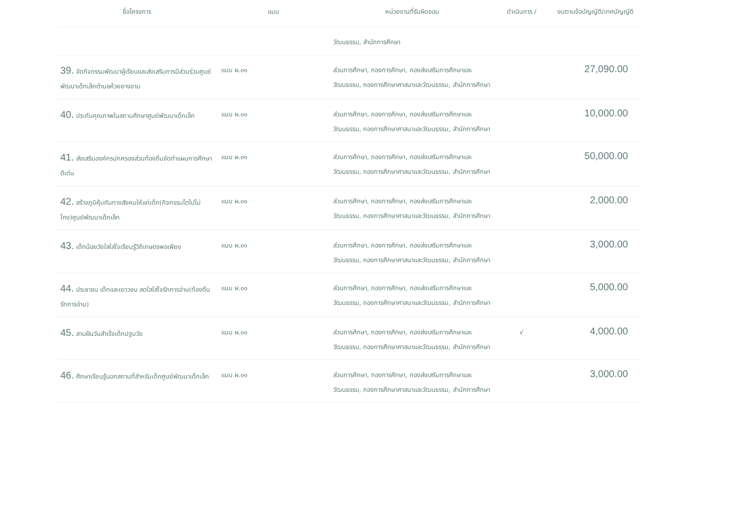| ชื่อโครงการ | แบบ | หน่วยงานที่รับผิดชอบ | ดำเนินการ / | งบตามข้อบัญญัติ/เทศบัญญัติ |
| --- | --- | --- | --- | --- |
| | | วัฒนธรรม, สำนักการศึกษา | | |
| 39. จัดกิจกรรมพัฒนาผู้เรียนและส่งเสริมการมีส่วนร่วมศูนย์พัฒนาเด็กเล็กตำบลห้วยยางขาม | แบบ ผ.๐๑ | ส่วนการศึกษา, กองการศึกษา, กองส่งเสริมการศึกษาและวัฒนธรรม, กองการศึกษาศาสนาและวัฒนธรรม, สำนักการศึกษา | | 27,090.00 |
| 40. ประกันคุณภาพในสถานศึกษาศูนย์พัฒนาเด็กเล็ก | แบบ ผ.๐๑ | ส่วนการศึกษา, กองการศึกษา, กองส่งเสริมการศึกษาและวัฒนธรรม, กองการศึกษาศาสนาและวัฒนธรรม, สำนักการศึกษา | | 10,000.00 |
| 41. ส่งเสริมองค์กรปกครองส่วนท้องถิ่นจัดทำแผนการศึกษาดีเด่น | แบบ ผ.๐๑ | ส่วนการศึกษา, กองการศึกษา, กองส่งเสริมการศึกษาและวัฒนธรรม, กองการศึกษาศาสนาและวัฒนธรรม, สำนักการศึกษา | | 50,000.00 |
| 42. สร้างภูมิคุ้มกันทางสังคมให้แก่เด็ก(กิจกรรมโตไปไม่โกง)ศูนย์พัฒนาเด็กเล็ก | แบบ ผ.๐๑ | ส่วนการศึกษา, กองการศึกษา, กองส่งเสริมการศึกษาและวัฒนธรรม, กองการศึกษาศาสนาและวัฒนธรรม, สำนักการศึกษา | | 2,000.00 |
| 43. เด็กน้อยวัยใสใส่ใจเรียนรู้วิถีเกษตรพอเพียง | แบบ ผ.๐๑ | ส่วนการศึกษา, กองการศึกษา, กองส่งเสริมการศึกษาและวัฒนธรรม, กองการศึกษาศาสนาและวัฒนธรรม, สำนักการศึกษา | | 3,000.00 |
| 44. ประชาชน เด็กและเยาวชน สดใสใส่ใจรักการอ่าน(ท้องถิ่น รักการอ่าน) | แบบ ผ.๐๑ | ส่วนการศึกษา, กองการศึกษา, กองส่งเสริมการศึกษาและวัฒนธรรม, กองการศึกษาศาสนาและวัฒนธรรม, สำนักการศึกษา | | 5,000.00 |
| 45. สานฝันวันสำเร็จเด็กปฐมวัย | แบบ ผ.๐๑ | ส่วนการศึกษา, กองการศึกษา, กองส่งเสริมการศึกษาและวัฒนธรรม, กองการศึกษาศาสนาและวัฒนธรรม, สำนักการศึกษา | √ | 4,000.00 |
| 46. ศึกษาเรียนรู้นอกสถานที่สำหรับเด็กศูนย์พัฒนาเด็กเล็ก | แบบ ผ.๐๑ | ส่วนการศึกษา, กองการศึกษา, กองส่งเสริมการศึกษาและวัฒนธรรม, กองการศึกษาศาสนาและวัฒนธรรม, สำนักการศึกษา | | 3,000.00 |